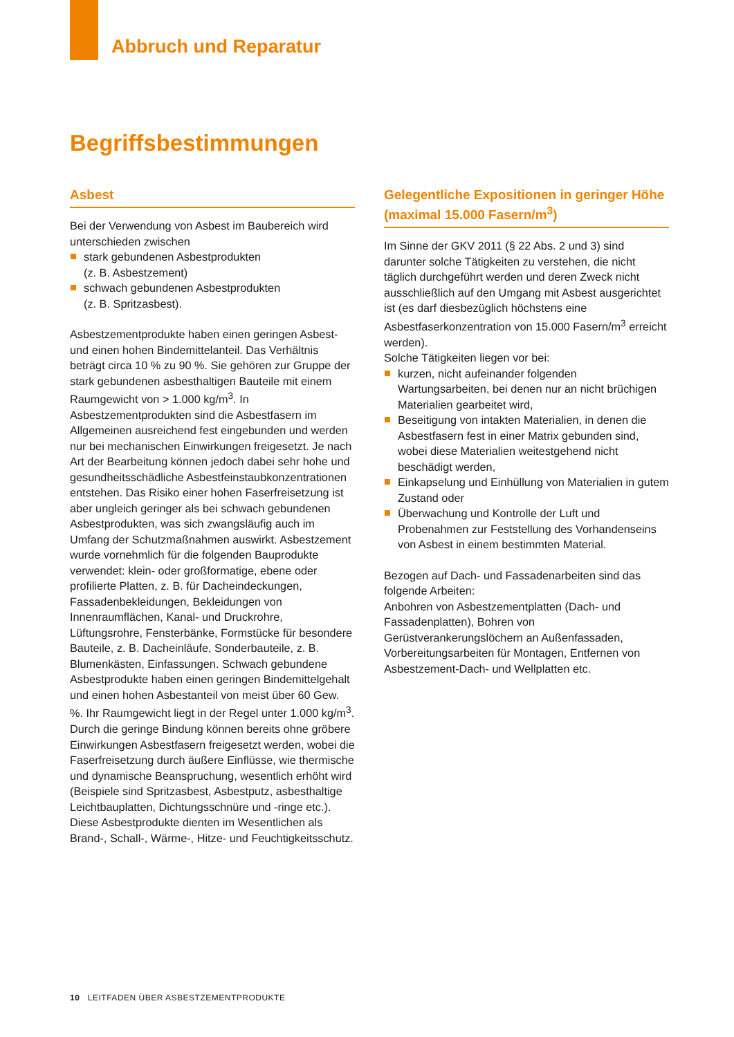Abbruch und Reparatur
Begriffsbestimmungen
Asbest
Bei der Verwendung von Asbest im Baubereich wird unterschieden zwischen
stark gebundenen Asbestprodukten
(z. B. Asbestzement)
schwach gebundenen Asbestprodukten
(z. B. Spritzasbest).
Asbestzementprodukte haben einen geringen Asbest- und einen hohen Bindemittelanteil. Das Verhältnis beträgt circa 10 % zu 90 %. Sie gehören zur Gruppe der stark gebundenen asbesthaltigen Bauteile mit einem Raumgewicht von > 1.000 kg/m<sup>3</sup>. In Asbestzementprodukten sind die Asbestfasern im Allgemeinen ausreichend fest eingebunden und werden nur bei mechanischen Einwirkungen freigesetzt. Je nach Art der Bearbeitung können jedoch dabei sehr hohe und gesundheitsschädliche Asbestfeinstaubkonzentrationen entstehen. Das Risiko einer hohen Faserfreisetzung ist aber ungleich geringer als bei schwach gebundenen Asbestprodukten, was sich zwangsläufig auch im Umfang der Schutzmaßnahmen auswirkt. Asbestzement wurde vornehmlich für die folgenden Bauprodukte verwendet: klein- oder großformatige, ebene oder profilierte Platten, z. B. für Dacheindeckungen, Fassadenbekleidungen, Bekleidungen von Innenraumflächen, Kanal- und Druckrohre, Lüftungsrohre, Fensterbänke, Formstücke für besondere Bauteile, z. B. Dacheinläufe, Sonderbauteile, z. B. Blumenkästen, Einfassungen. Schwach gebundene Asbestprodukte haben einen geringen Bindemittelgehalt und einen hohen Asbestanteil von meist über 60 Gew. %. Ihr Raumgewicht liegt in der Regel unter 1.000 kg/m<sup>3</sup>. Durch die geringe Bindung können bereits ohne gröbere Einwirkungen Asbestfasern freigesetzt werden, wobei die Faserfreisetzung durch äußere Einflüsse, wie thermische und dynamische Beanspruchung, wesentlich erhöht wird (Beispiele sind Spritzasbest, Asbestputz, asbesthaltige Leichtbauplatten, Dichtungsschnüre und -ringe etc.). Diese Asbestprodukte dienten im Wesentlichen als Brand-, Schall-, Wärme-, Hitze- und Feuchtigkeitsschutz.
Gelegentliche Expositionen in geringer Höhe (maximal 15.000 Fasern/m<sup>3</sup>)
Im Sinne der GKV 2011 (§ 22 Abs. 2 und 3) sind darunter solche Tätigkeiten zu verstehen, die nicht täglich durchgeführt werden und deren Zweck nicht ausschließlich auf den Umgang mit Asbest ausgerichtet ist (es darf diesbezüglich höchstens eine Asbestfaserkonzentration von 15.000 Fasern/m<sup>3</sup> erreicht werden).
Solche Tätigkeiten liegen vor bei:
kurzen, nicht aufeinander folgenden Wartungsarbeiten, bei denen nur an nicht brüchigen Materialien gearbeitet wird,
Beseitigung von intakten Materialien, in denen die Asbestfasern fest in einer Matrix gebunden sind, wobei diese Materialien weitestgehend nicht beschädigt werden,
Einkapselung und Einhüllung von Materialien in gutem Zustand oder
Überwachung und Kontrolle der Luft und Probenahmen zur Feststellung des Vorhandenseins von Asbest in einem bestimmten Material.
Bezogen auf Dach- und Fassadenarbeiten sind das folgende Arbeiten:
Anbohren von Asbestzementplatten (Dach- und Fassadenplatten), Bohren von Gerüstverankerungslöchern an Außenfassaden, Vorbereitungsarbeiten für Montagen, Entfernen von Asbestzement-Dach- und Wellplatten etc.
10 LEITFADEN ÜBER ASBESTZEMENTPRODUKTE